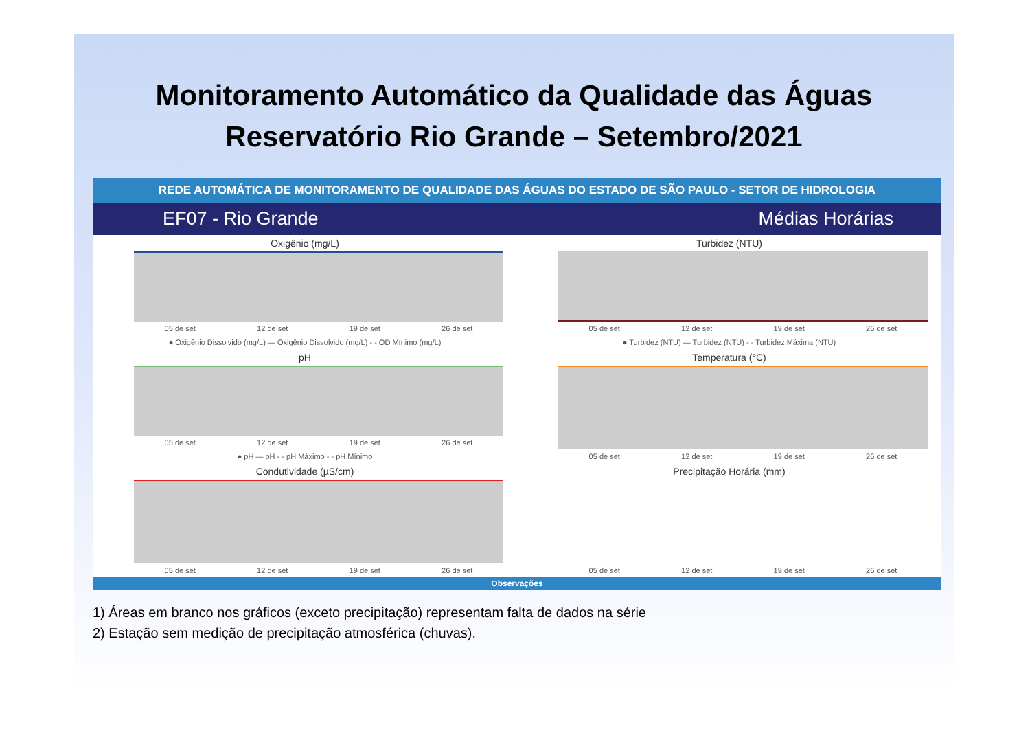Monitoramento Automático da Qualidade das Águas
Reservatório Rio Grande – Setembro/2021
REDE AUTOMÁTICA DE MONITORAMENTO DE QUALIDADE DAS ÁGUAS DO ESTADO DE SÃO PAULO - SETOR DE HIDROLOGIA
EF07 - Rio Grande Médias Horárias
Oxigênio (mg/L)
05 de set 12 de set 19 de set 26 de set
● Oxigênio Dissolvido (mg/L) — Oxigênio Dissolvido (mg/L) - - OD Mínimo (mg/L)
Turbidez (NTU)
05 de set 12 de set 19 de set 26 de set
● Turbidez (NTU) — Turbidez (NTU) - - Turbidez Máxima (NTU)
pH
05 de set 12 de set 19 de set 26 de set
● pH — pH - - pH Máximo - - pH Mínimo
Temperatura (°C)
05 de set 12 de set 19 de set 26 de set
Condutividade (µS/cm)
05 de set 12 de set 19 de set 26 de set
Precipitação Horária (mm)
05 de set 12 de set 19 de set 26 de set
Observações
1) Áreas em branco nos gráficos (exceto precipitação) representam falta de dados na série
2) Estação sem medição de precipitação atmosférica (chuvas).